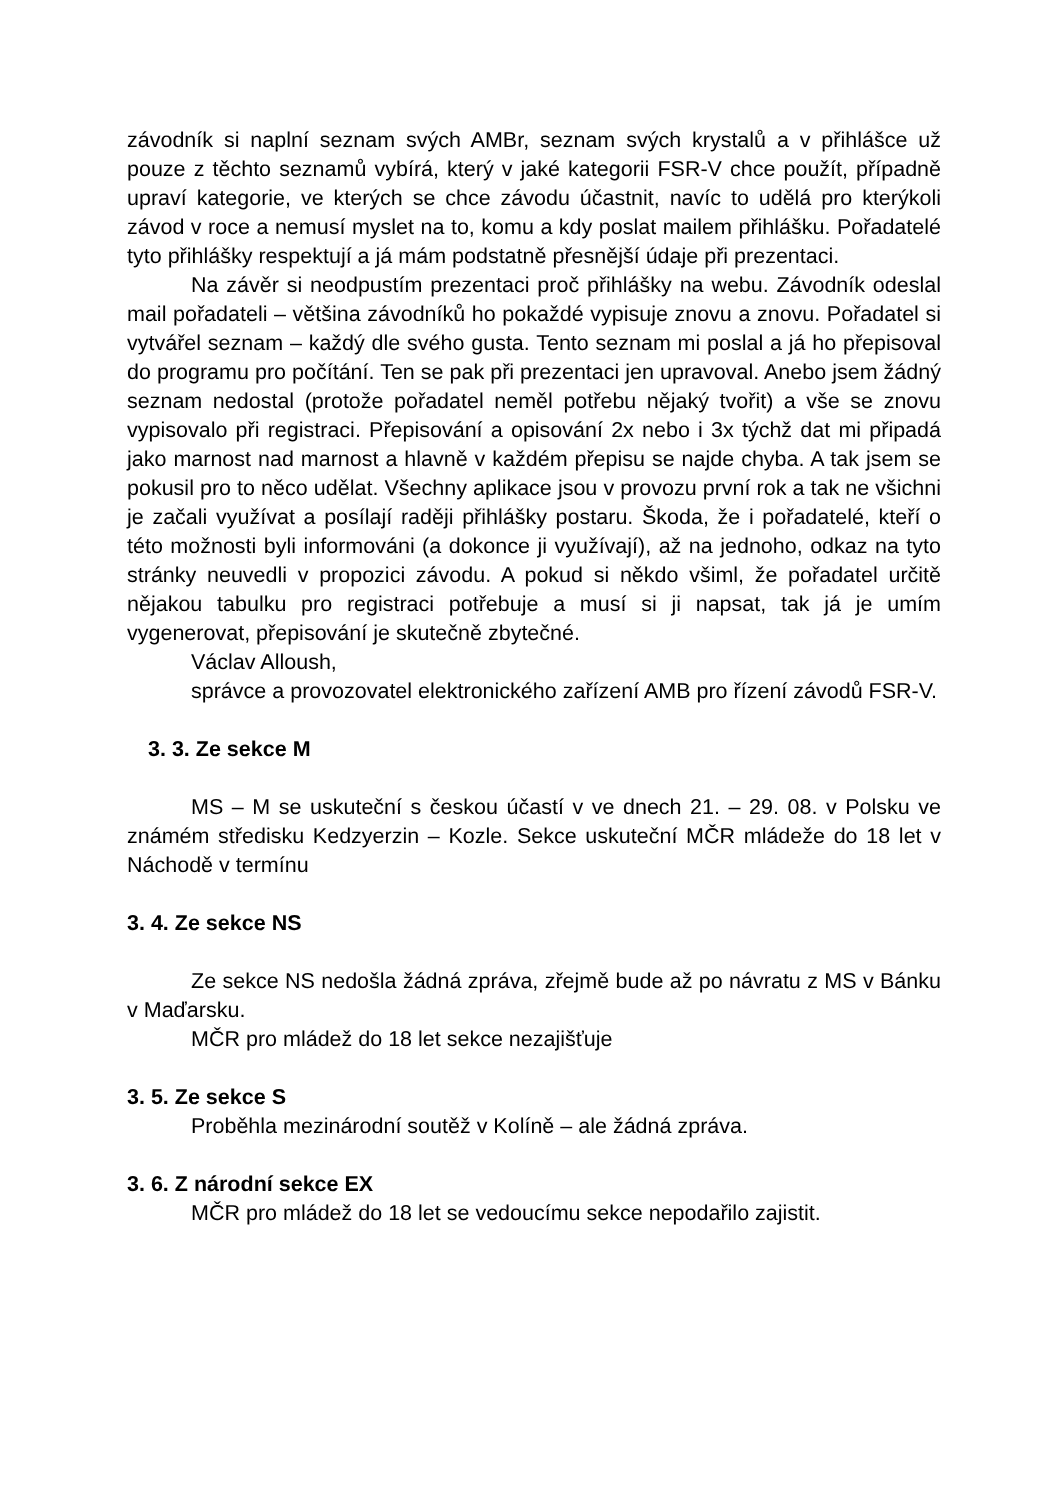závodník si naplní seznam svých AMBr, seznam svých krystalů a v přihlášce už pouze z těchto seznamů vybírá, který v jaké kategorii FSR-V chce použít, případně upraví kategorie, ve kterých se chce závodu účastnit, navíc to udělá pro kterýkoli závod v roce a nemusí myslet na to, komu a kdy poslat mailem přihlášku. Pořadatelé tyto přihlášky respektují a já mám podstatně přesnější údaje při prezentaci.
Na závěr si neodpustím prezentaci proč přihlášky na webu. Závodník odeslal mail pořadateli – většina závodníků ho pokaždé vypisuje znovu a znovu. Pořadatel si vytvářel seznam – každý dle svého gusta. Tento seznam mi poslal a já ho přepisoval do programu pro počítání. Ten se pak při prezentaci jen upravoval. Anebo jsem žádný seznam nedostal (protože pořadatel neměl potřebu nějaký tvořit) a vše se znovu vypisovalo při registraci. Přepisování a opisování 2x nebo i 3x týchž dat mi připadá jako marnost nad marnost a hlavně v každém přepisu se najde chyba. A tak jsem se pokusil pro to něco udělat. Všechny aplikace jsou v provozu první rok a tak ne všichni je začali využívat a posílají raději přihlášky postaru. Škoda, že i pořadatelé, kteří o této možnosti byli informováni (a dokonce ji využívají), až na jednoho, odkaz na tyto stránky neuvedli v propozici závodu. A pokud si někdo všiml, že pořadatel určitě nějakou tabulku pro registraci potřebuje a musí si ji napsat, tak já je umím vygenerovat, přepisování je skutečně zbytečné.
Václav Alloush,
správce a provozovatel elektronického zařízení AMB pro řízení závodů FSR-V.
3. 3. Ze sekce M
MS – M se uskuteční s českou účastí v ve dnech 21. – 29. 08. v Polsku ve známém středisku Kedzyerzin – Kozle. Sekce uskuteční MČR mládeže do 18 let v Náchodě v termínu
3. 4. Ze sekce NS
Ze sekce NS nedošla žádná zpráva, zřejmě bude až po návratu z MS v Bánku v Maďarsku.
MČR pro mládež do 18 let sekce nezajišťuje
3. 5. Ze sekce S
Proběhla mezinárodní soutěž v Kolíně – ale žádná zpráva.
3. 6. Z národní sekce EX
MČR pro mládež do 18 let se vedoucímu sekce nepodařilo zajistit.